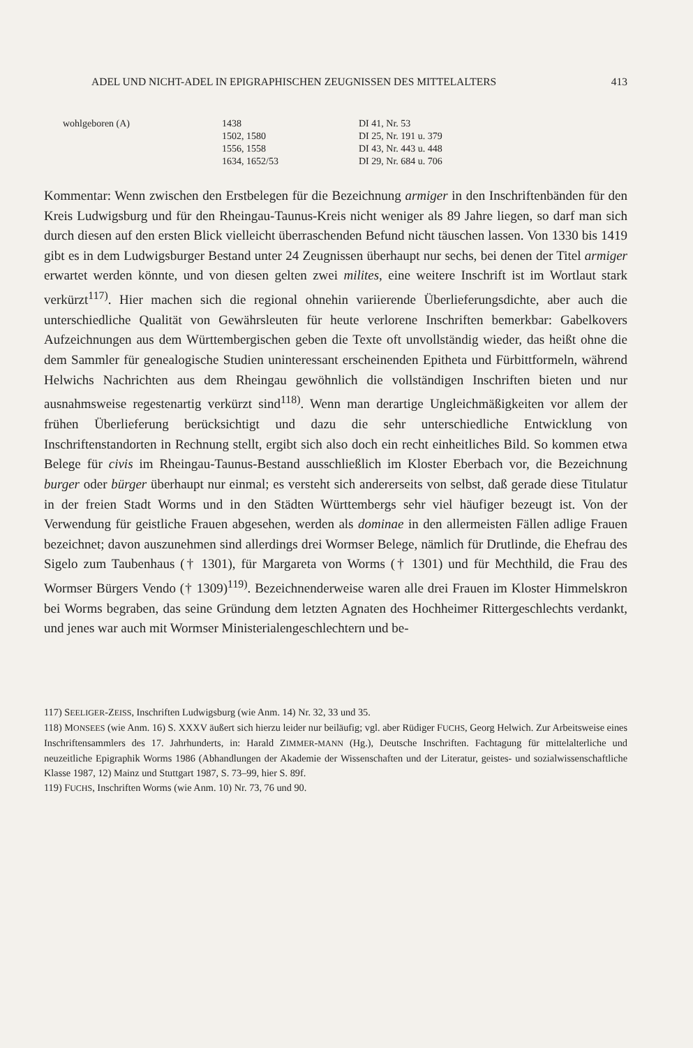ADEL UND NICHT-ADEL IN EPIGRAPHISCHEN ZEUGNISSEN DES MITTELALTERS 413
| wohlgeboren (A) | 1438 | DI 41, Nr. 53 |
| | 1502, 1580 | DI 25, Nr. 191 u. 379 |
| | 1556, 1558 | DI 43, Nr. 443 u. 448 |
| | 1634, 1652/53 | DI 29, Nr. 684 u. 706 |
Kommentar: Wenn zwischen den Erstbelegen für die Bezeichnung armiger in den Inschriftenbänden für den Kreis Ludwigsburg und für den Rheingau-Taunus-Kreis nicht weniger als 89 Jahre liegen, so darf man sich durch diesen auf den ersten Blick vielleicht überraschenden Befund nicht täuschen lassen. Von 1330 bis 1419 gibt es in dem Ludwigsburger Bestand unter 24 Zeugnissen überhaupt nur sechs, bei denen der Titel armiger erwartet werden könnte, und von diesen gelten zwei milites, eine weitere Inschrift ist im Wortlaut stark verkürzt<sup>117)</sup>. Hier machen sich die regional ohnehin variierende Überlieferungsdichte, aber auch die unterschiedliche Qualität von Gewährsleuten für heute verlorene Inschriften bemerkbar: Gabelkovers Aufzeichnungen aus dem Württembergischen geben die Texte oft unvollständig wieder, das heißt ohne die dem Sammler für genealogische Studien uninteressant erscheinenden Epitheta und Fürbittformeln, während Helwichs Nachrichten aus dem Rheingau gewöhnlich die vollständigen Inschriften bieten und nur ausnahmsweise regestenartig verkürzt sind<sup>118)</sup>. Wenn man derartige Ungleichmäßigkeiten vor allem der frühen Überlieferung berücksichtigt und dazu die sehr unterschiedliche Entwicklung von Inschriftenstandorten in Rechnung stellt, ergibt sich also doch ein recht einheitliches Bild. So kommen etwa Belege für civis im Rheingau-Taunus-Bestand ausschließlich im Kloster Eberbach vor, die Bezeichnung burger oder bürger überhaupt nur einmal; es versteht sich andererseits von selbst, daß gerade diese Titulatur in der freien Stadt Worms und in den Städten Württembergs sehr viel häufiger bezeugt ist. Von der Verwendung für geistliche Frauen abgesehen, werden als dominae in den allermeisten Fällen adlige Frauen bezeichnet; davon auszunehmen sind allerdings drei Wormser Belege, nämlich für Drutlinde, die Ehefrau des Sigelo zum Taubenhaus († 1301), für Margareta von Worms († 1301) und für Mechthild, die Frau des Wormser Bürgers Vendo († 1309)<sup>119)</sup>. Bezeichnenderweise waren alle drei Frauen im Kloster Himmelskron bei Worms begraben, das seine Gründung dem letzten Agnaten des Hochheimer Rittergeschlechts verdankt, und jenes war auch mit Wormser Ministerialengeschlechtern und be-
117) SEELIGER-ZEISS, Inschriften Ludwigsburg (wie Anm. 14) Nr. 32, 33 und 35.
118) MONSEES (wie Anm. 16) S. XXXV äußert sich hierzu leider nur beiläufig; vgl. aber Rüdiger FUCHS, Georg Helwich. Zur Arbeitsweise eines Inschriftensammlers des 17. Jahrhunderts, in: Harald ZIMMER-MANN (Hg.), Deutsche Inschriften. Fachtagung für mittelalterliche und neuzeitliche Epigraphik Worms 1986 (Abhandlungen der Akademie der Wissenschaften und der Literatur, geistes- und sozialwissenschaftliche Klasse 1987, 12) Mainz und Stuttgart 1987, S. 73–99, hier S. 89f.
119) FUCHS, Inschriften Worms (wie Anm. 10) Nr. 73, 76 und 90.